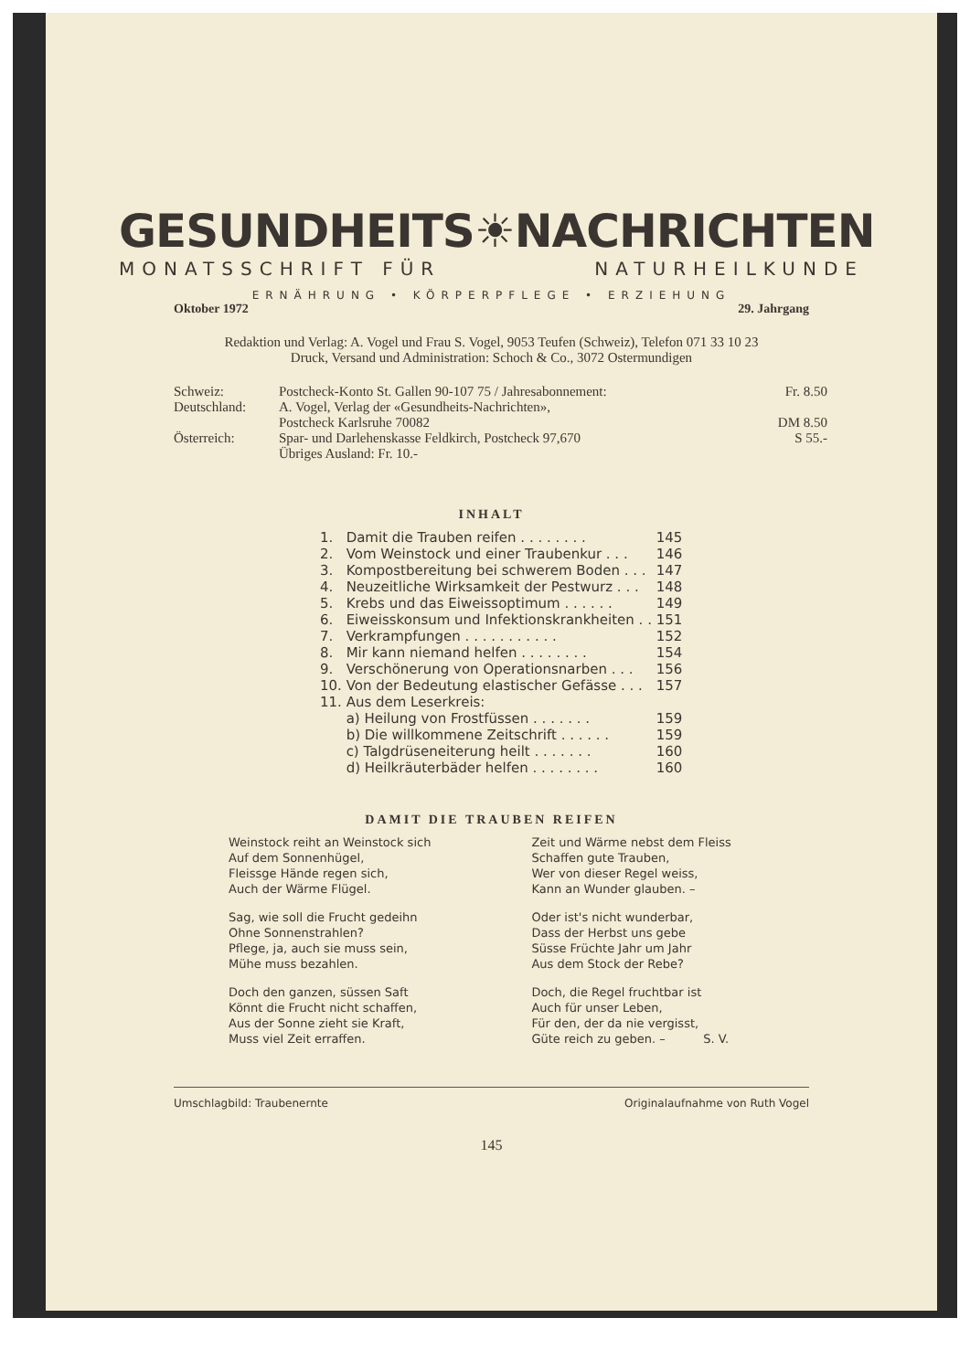GESUNDHEITS ☀ NACHRICHTEN
MONATSSCHRIFT FÜR NATURHEILKUNDE
ERNÄHRUNG • KÖRPERPFLEGE • ERZIEHUNG
Oktober 1972 29. Jahrgang
Redaktion und Verlag: A. Vogel und Frau S. Vogel, 9053 Teufen (Schweiz), Telefon 071 33 10 23
Druck, Versand und Administration: Schoch & Co., 3072 Ostermundigen
| Schweiz: | Postcheck-Konto St. Gallen 90-107 75 / Jahresabonnement: | Fr. 8.50 |
| Deutschland: | A. Vogel, Verlag der «Gesundheits-Nachrichten», Postcheck Karlsruhe 70082 | DM 8.50 |
| Österreich: | Spar- und Darlehenskasse Feldkirch, Postcheck 97,670 Übriges Ausland: Fr. 10.- | S 55.- |
INHALT
| 1. | Damit die Trauben reifen . . . . . . . . | 145 |
| 2. | Vom Weinstock und einer Traubenkur . . . | 146 |
| 3. | Kompostbereitung bei schwerem Boden . . . | 147 |
| 4. | Neuzeitliche Wirksamkeit der Pestwurz . . . | 148 |
| 5. | Krebs und das Eiweissoptimum . . . . . . | 149 |
| 6. | Eiweisskonsum und Infektionskrankheiten . . | 151 |
| 7. | Verkrampfungen . . . . . . . . . . . | 152 |
| 8. | Mir kann niemand helfen . . . . . . . . | 154 |
| 9. | Verschönerung von Operationsnarben . . . | 156 |
| 10. | Von der Bedeutung elastischer Gefässe . . . | 157 |
| 11. | Aus dem Leserkreis: | |
| | a) Heilung von Frostfüssen . . . . . . . | 159 |
| | b) Die willkommene Zeitschrift . . . . . . | 159 |
| | c) Talgdrüseneiterung heilt . . . . . . . | 160 |
| | d) Heilkräuterbäder helfen . . . . . . . . | 160 |
DAMIT DIE TRAUBEN REIFEN
Weinstock reiht an Weinstock sich
Auf dem Sonnenhügel,
Fleissge Hände regen sich,
Auch der Wärme Flügel.
Sag, wie soll die Frucht gedeihn
Ohne Sonnenstrahlen?
Pflege, ja, auch sie muss sein,
Mühe muss bezahlen.
Doch den ganzen, süssen Saft
Könnt die Frucht nicht schaffen,
Aus der Sonne zieht sie Kraft,
Muss viel Zeit erraffen.
Zeit und Wärme nebst dem Fleiss
Schaffen gute Trauben,
Wer von dieser Regel weiss,
Kann an Wunder glauben. –
Oder ist's nicht wunderbar,
Dass der Herbst uns gebe
Süsse Früchte Jahr um Jahr
Aus dem Stock der Rebe?
Doch, die Regel fruchtbar ist
Auch für unser Leben,
Für den, der da nie vergisst,
Güte reich zu geben. – S. V.
Umschlagbild: Traubenernte Originalaufnahme von Ruth Vogel
145